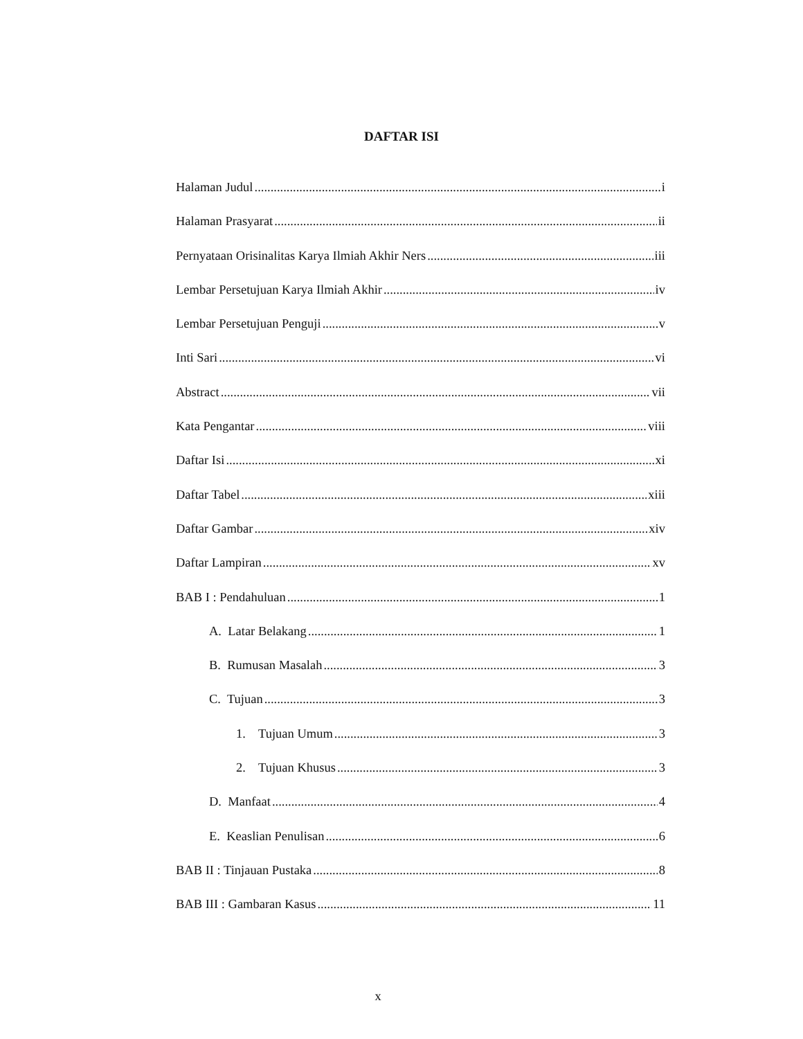DAFTAR ISI
Halaman Judul i
Halaman Prasyarat ii
Pernyataan Orisinalitas Karya Ilmiah Akhir Ners iii
Lembar Persetujuan Karya Ilmiah Akhir iv
Lembar Persetujuan Penguji v
Inti Sari vi
Abstract vii
Kata Pengantar viii
Daftar Isi xi
Daftar Tabel xiii
Daftar Gambar xiv
Daftar Lampiran xv
BAB I : Pendahuluan 1
A. Latar Belakang 1
B. Rumusan Masalah 3
C. Tujuan 3
1. Tujuan Umum 3
2. Tujuan Khusus 3
D. Manfaat 4
E. Keaslian Penulisan 6
BAB II : Tinjauan Pustaka 8
BAB III : Gambaran Kasus 11
x